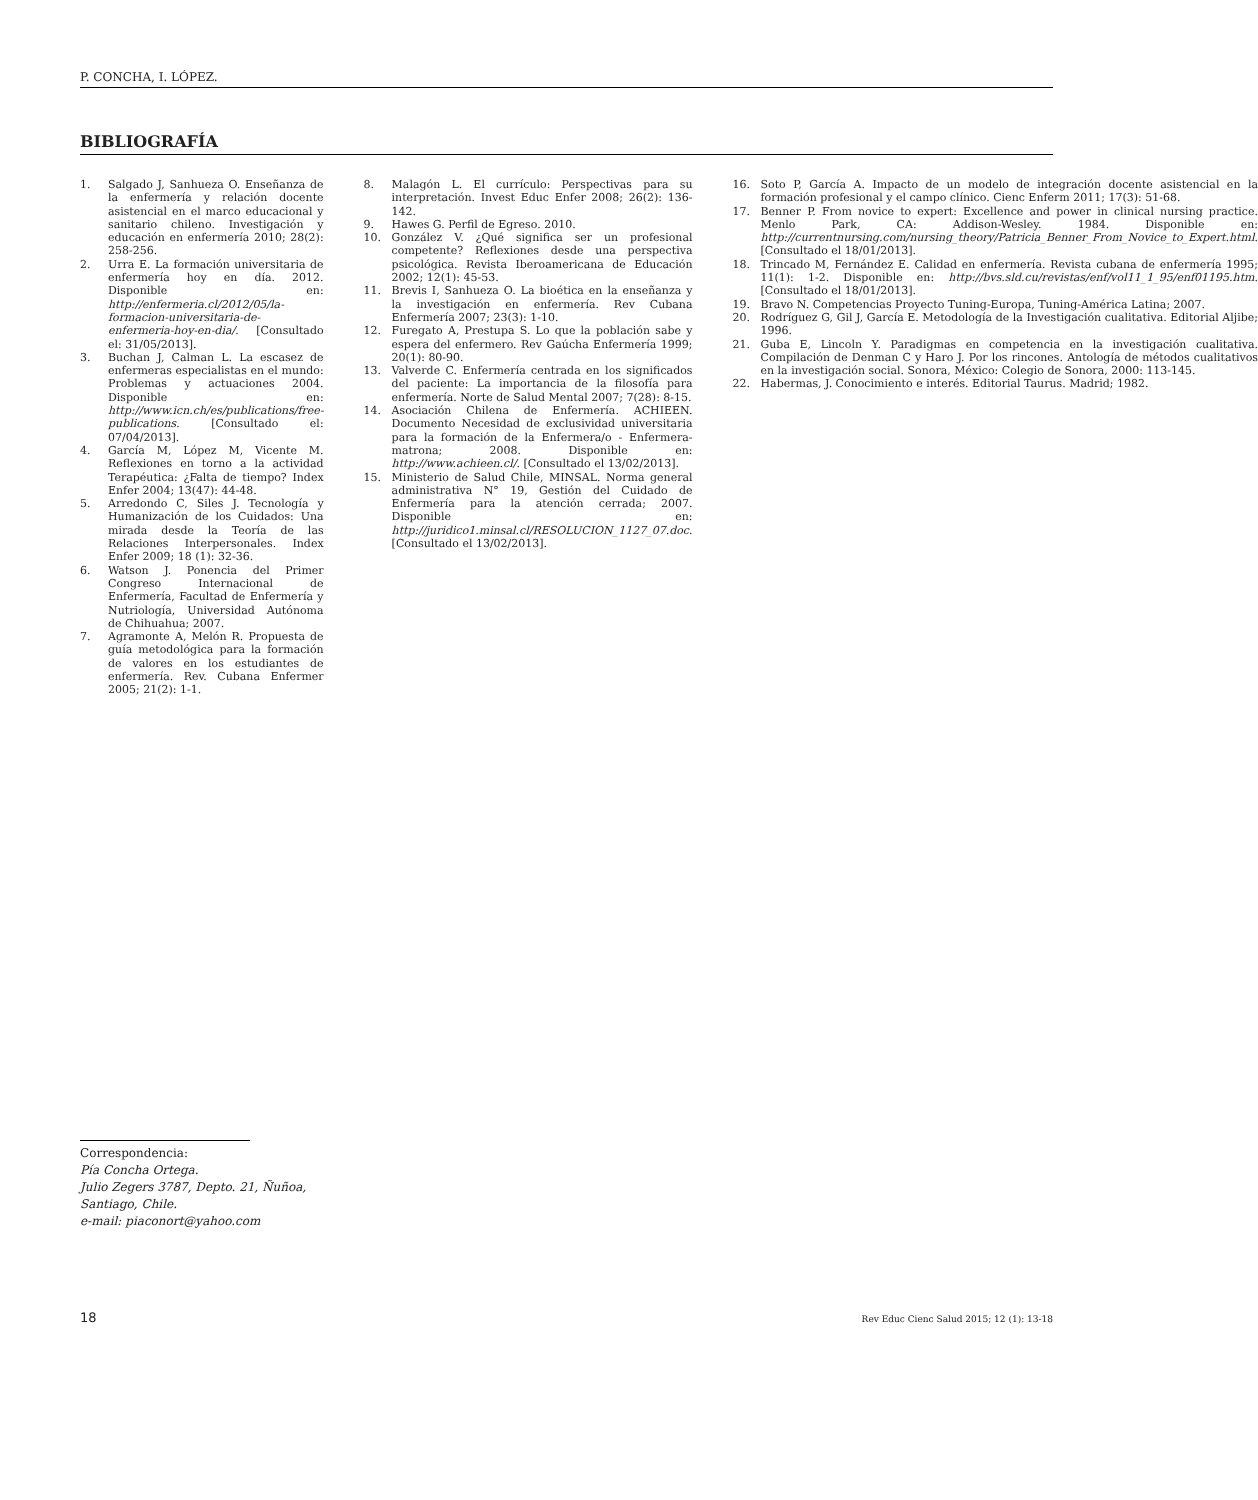P. CONCHA, I. LÓPEZ.
BIBLIOGRAFÍA
1. Salgado J, Sanhueza O. Enseñanza de la enfermería y relación docente asistencial en el marco educacional y sanitario chileno. Investigación y educación en enfermería 2010; 28(2): 258-256.
2. Urra E. La formación universitaria de enfermería hoy en día. 2012. Disponible en: http://enfermeria.cl/2012/05/la-formacion-universitaria-de-enfermeria-hoy-en-dia/. [Consultado el: 31/05/2013].
3. Buchan J, Calman L. La escasez de enfermeras especialistas en el mundo: Problemas y actuaciones 2004. Disponible en: http://www.icn.ch/es/publications/free-publications. [Consultado el: 07/04/2013].
4. García M, López M, Vicente M. Reflexiones en torno a la actividad Terapéutica: ¿Falta de tiempo? Index Enfer 2004; 13(47): 44-48.
5. Arredondo C, Siles J. Tecnología y Humanización de los Cuidados: Una mirada desde la Teoría de las Relaciones Interpersonales. Index Enfer 2009; 18 (1): 32-36.
6. Watson J. Ponencia del Primer Congreso Internacional de Enfermería, Facultad de Enfermería y Nutriología, Universidad Autónoma de Chihuahua; 2007.
7. Agramonte A, Melón R. Propuesta de guía metodológica para la formación de valores en los estudiantes de enfermería. Rev. Cubana Enfermer 2005; 21(2): 1-1.
8. Malagón L. El currículo: Perspectivas para su interpretación. Invest Educ Enfer 2008; 26(2): 136-142.
9. Hawes G. Perfil de Egreso. 2010.
10. González V. ¿Qué significa ser un profesional competente? Reflexiones desde una perspectiva psicológica. Revista Iberoamericana de Educación 2002; 12(1): 45-53.
11. Brevis I, Sanhueza O. La bioética en la enseñanza y la investigación en enfermería. Rev Cubana Enfermería 2007; 23(3): 1-10.
12. Furegato A, Prestupa S. Lo que la población sabe y espera del enfermero. Rev Gaúcha Enfermería 1999; 20(1): 80-90.
13. Valverde C. Enfermería centrada en los significados del paciente: La importancia de la filosofía para enfermería. Norte de Salud Mental 2007; 7(28): 8-15.
14. Asociación Chilena de Enfermería. ACHIEEN. Documento Necesidad de exclusividad universitaria para la formación de la Enfermera/o - Enfermera-matrona; 2008. Disponible en: http://www.achieen.cl/. [Consultado el 13/02/2013].
15. Ministerio de Salud Chile, MINSAL. Norma general administrativa N° 19, Gestión del Cuidado de Enfermería para la atención cerrada; 2007. Disponible en: http://juridico1.minsal.cl/RESOLUCION_1127_07.doc. [Consultado el 13/02/2013].
16. Soto P, García A. Impacto de un modelo de integración docente asistencial en la formación profesional y el campo clínico. Cienc Enferm 2011; 17(3): 51-68.
17. Benner P. From novice to expert: Excellence and power in clinical nursing practice. Menlo Park, CA: Addison-Wesley. 1984. Disponible en: http://currentnursing.com/nursing_theory/Patricia_Benner_From_Novice_to_Expert.html. [Consultado el 18/01/2013].
18. Trincado M, Fernández E. Calidad en enfermería. Revista cubana de enfermería 1995; 11(1): 1-2. Disponible en: http://bvs.sld.cu/revistas/enf/vol11_1_95/enf01195.htm. [Consultado el 18/01/2013].
19. Bravo N. Competencias Proyecto Tuning-Europa, Tuning-América Latina; 2007.
20. Rodríguez G, Gil J, García E. Metodología de la Investigación cualitativa. Editorial Aljibe; 1996.
21. Guba E, Lincoln Y. Paradigmas en competencia en la investigación cualitativa. Compilación de Denman C y Haro J. Por los rincones. Antología de métodos cualitativos en la investigación social. Sonora, México: Colegio de Sonora, 2000: 113-145.
22. Habermas, J. Conocimiento e interés. Editorial Taurus. Madrid; 1982.
Correspondencia:
Pía Concha Ortega.
Julio Zegers 3787, Depto. 21, Ñuñoa,
Santiago, Chile.
e-mail: piaconort@yahoo.com
18 Rev Educ Cienc Salud 2015; 12 (1): 13-18